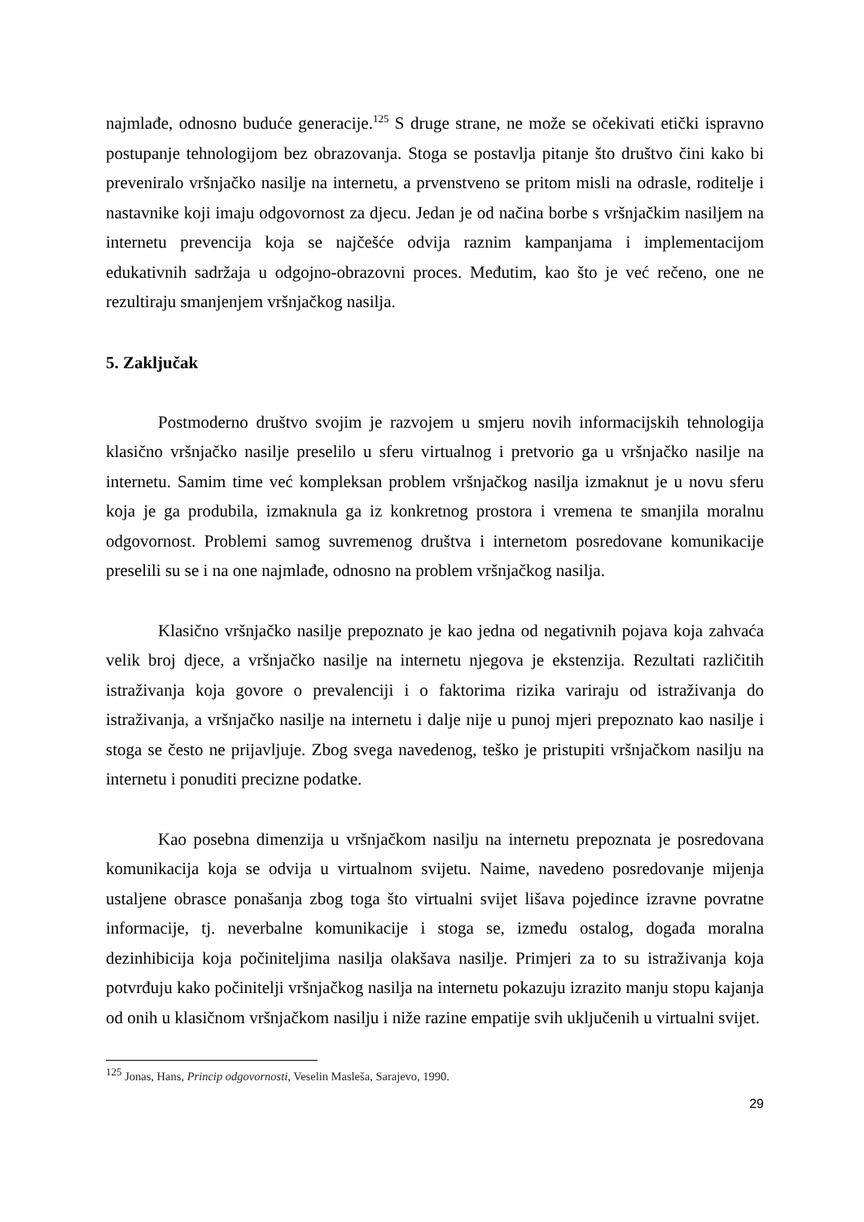najmlađe, odnosno buduće generacije.<sup>125</sup> S druge strane, ne može se očekivati etički ispravno postupanje tehnologijom bez obrazovanja. Stoga se postavlja pitanje što društvo čini kako bi preveniralo vršnjačko nasilje na internetu, a prvenstveno se pritom misli na odrasle, roditelje i nastavnike koji imaju odgovornost za djecu. Jedan je od načina borbe s vršnjačkim nasiljem na internetu prevencija koja se najčešće odvija raznim kampanjama i implementacijom edukativnih sadržaja u odgojno-obrazovni proces. Međutim, kao što je već rečeno, one ne rezultiraju smanjenjem vršnjačkog nasilja.
5. Zaključak
Postmoderno društvo svojim je razvojem u smjeru novih informacijskih tehnologija klasično vršnjačko nasilje preselilo u sferu virtualnog i pretvorio ga u vršnjačko nasilje na internetu. Samim time već kompleksan problem vršnjačkog nasilja izmaknut je u novu sferu koja je ga produbila, izmaknula ga iz konkretnog prostora i vremena te smanjila moralnu odgovornost. Problemi samog suvremenog društva i internetom posredovane komunikacije preselili su se i na one najmlađe, odnosno na problem vršnjačkog nasilja.
Klasično vršnjačko nasilje prepoznato je kao jedna od negativnih pojava koja zahvaća velik broj djece, a vršnjačko nasilje na internetu njegova je ekstenzija. Rezultati različitih istraživanja koja govore o prevalenciji i o faktorima rizika variraju od istraživanja do istraživanja, a vršnjačko nasilje na internetu i dalje nije u punoj mjeri prepoznato kao nasilje i stoga se često ne prijavljuje. Zbog svega navedenog, teško je pristupiti vršnjačkom nasilju na internetu i ponuditi precizne podatke.
Kao posebna dimenzija u vršnjačkom nasilju na internetu prepoznata je posredovana komunikacija koja se odvija u virtualnom svijetu. Naime, navedeno posredovanje mijenja ustaljene obrasce ponašanja zbog toga što virtualni svijet lišava pojedince izravne povratne informacije, tj. neverbalne komunikacije i stoga se, između ostalog, događa moralna dezinhibicija koja počiniteljima nasilja olakšava nasilje. Primjeri za to su istraživanja koja potvrđuju kako počinitelji vršnjačkog nasilja na internetu pokazuju izrazito manju stopu kajanja od onih u klasičnom vršnjačkom nasilju i niže razine empatije svih uključenih u virtualni svijet.
<sup>125</sup> Jonas, Hans, Princip odgovornosti, Veselin Masleša, Sarajevo, 1990.
29